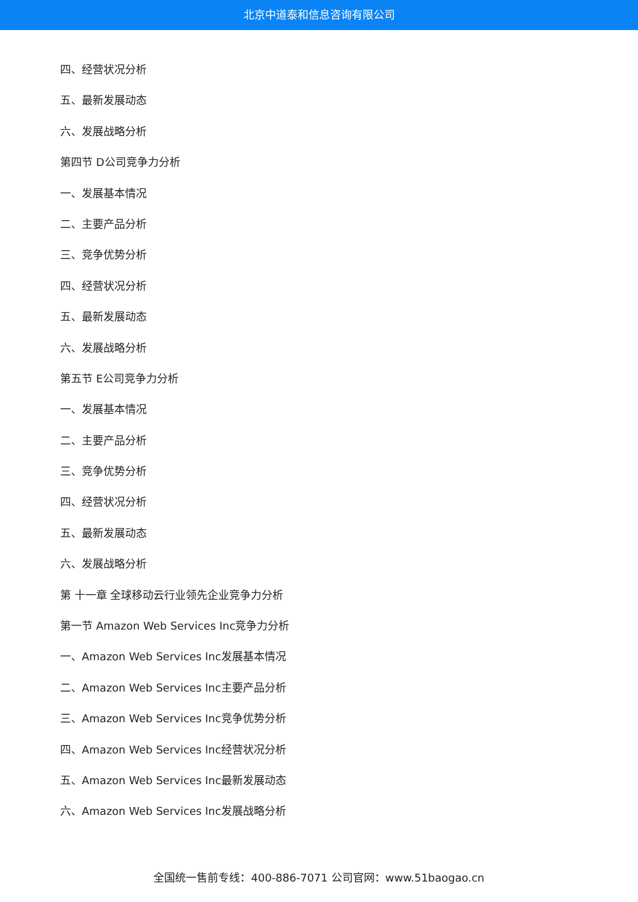北京中道泰和信息咨询有限公司
四、经营状况分析
五、最新发展动态
六、发展战略分析
第四节 D公司竞争力分析
一、发展基本情况
二、主要产品分析
三、竞争优势分析
四、经营状况分析
五、最新发展动态
六、发展战略分析
第五节 E公司竞争力分析
一、发展基本情况
二、主要产品分析
三、竞争优势分析
四、经营状况分析
五、最新发展动态
六、发展战略分析
第 十一章 全球移动云行业领先企业竞争力分析
第一节 Amazon Web Services Inc竞争力分析
一、Amazon Web Services Inc发展基本情况
二、Amazon Web Services Inc主要产品分析
三、Amazon Web Services Inc竞争优势分析
四、Amazon Web Services Inc经营状况分析
五、Amazon Web Services Inc最新发展动态
六、Amazon Web Services Inc发展战略分析
全国统一售前专线：400-886-7071 公司官网：www.51baogao.cn